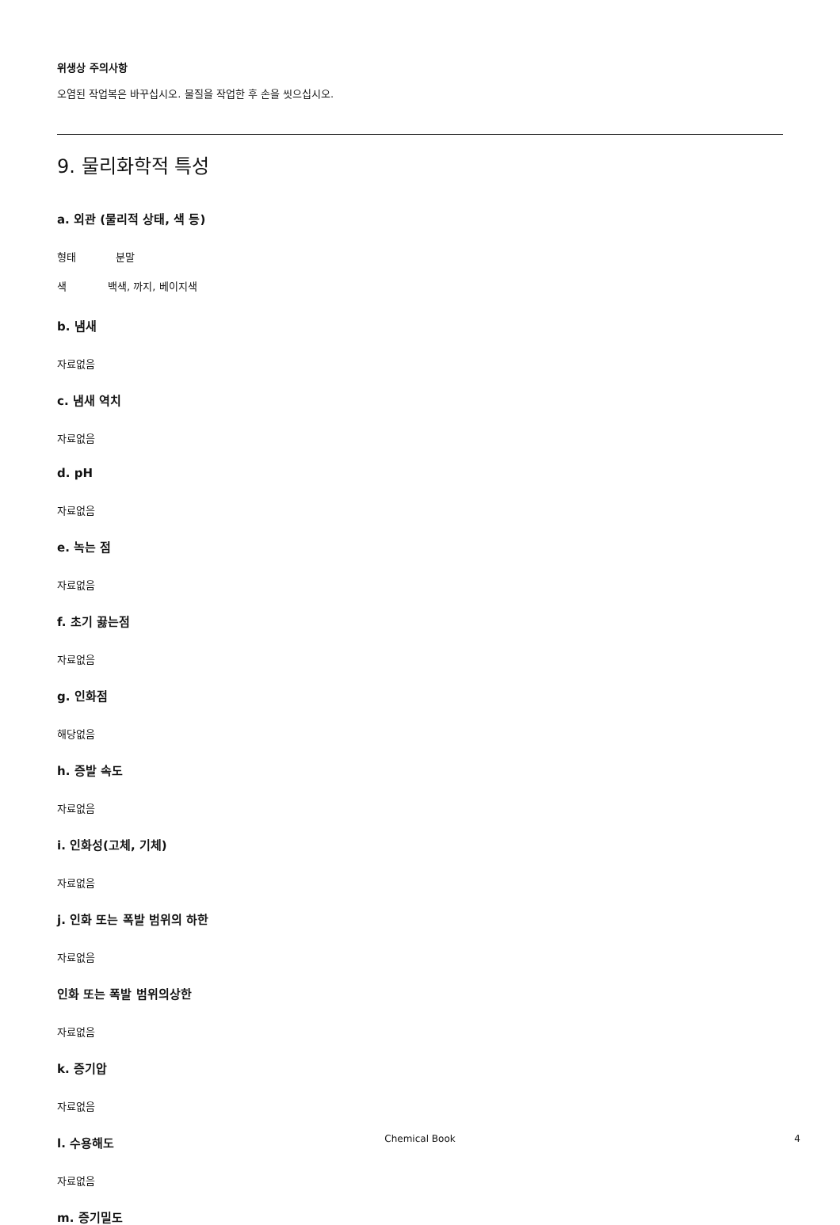위생상 주의사항
오염된 작업복은 바꾸십시오. 물질을 작업한 후 손을 씻으십시오.
9. 물리화학적 특성
a. 외관 (물리적 상태, 색 등)
형태 분말
색 백색, 까지, 베이지색
b. 냄새
자료없음
c. 냄새 역치
자료없음
d. pH
자료없음
e. 녹는 점
자료없음
f. 초기 끓는점
자료없음
g. 인화점
해당없음
h. 증발 속도
자료없음
i. 인화성(고체, 기체)
자료없음
j. 인화 또는 폭발 범위의 하한
자료없음
인화 또는 폭발 범위의상한
자료없음
k. 증기압
자료없음
l. 수용해도
자료없음
m. 증기밀도
Chemical Book 4